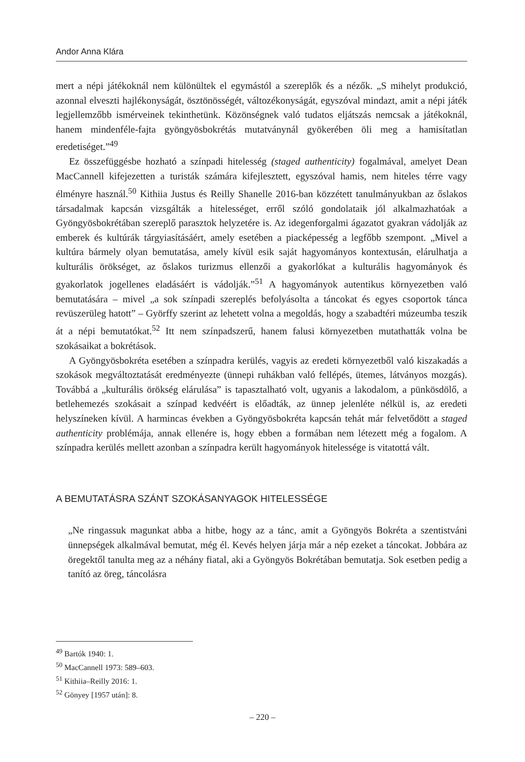Andor Anna Klára
mert a népi játékoknál nem különültek el egymástól a szereplők és a nézők. „S mihelyt produkció, azonnal elveszti hajlékonyságát, ösztönösségét, változékonyságát, egyszóval mindazt, amit a népi játék legjellemzőbb ismérveinek tekinthetünk. Közönségnek való tudatos eljátszás nemcsak a játékoknál, hanem mindenféle-fajta gyöngyösbokrétás mutatványnál gyökerében öli meg a hamisítatlan eredetiséget.”<sup>49</sup>
Ez összefüggésbe hozható a színpadi hitelesség (staged authenticity) fogalmával, amelyet Dean MacCannell kifejezetten a turisták számára kifejlesztett, egyszóval hamis, nem hiteles térre vagy élményre használ.<sup>50</sup> Kithiia Justus és Reilly Shanelle 2016-ban közzétett tanulmányukban az őslakos társadalmak kapcsán vizsgálták a hitelességet, erről szóló gondolataik jól alkalmazhatóak a Gyöngyösbokrétában szereplő parasztok helyzetére is. Az idegenforgalmi ágazatot gyakran vádolják az emberek és kultúrák tárgyiasításáért, amely esetében a piacképesség a legfőbb szempont. „Mivel a kultúra bármely olyan bemutatása, amely kívül esik saját hagyományos kontextusán, elárulhatja a kulturális örökséget, az őslakos turizmus ellenzői a gyakorlókat a kulturális hagyományok és gyakorlatok jogellenes eladásáért is vádolják.”<sup>51</sup> A hagyományok autentikus környezetben való bemutatására – mivel „a sok színpadi szereplés befolyásolta a táncokat és egyes csoportok tánca revüszerüleg hatott” – Györffy szerint az lehetett volna a megoldás, hogy a szabadtéri múzeumba teszik át a népi bemutatókat.<sup>52</sup> Itt nem színpadszerű, hanem falusi környezetben mutathatták volna be szokásaikat a bokrétások.
A Gyöngyösbokréta esetében a színpadra kerülés, vagyis az eredeti környezetből való kiszakadás a szokások megváltoztatását eredményezte (ünnepi ruhákban való fellépés, ütemes, látványos mozgás). Továbbá a „kulturális örökség elárulása” is tapasztalható volt, ugyanis a lakodalom, a pünkösdölő, a betlehemezés szokásait a színpad kedvéért is előadták, az ünnep jelenléte nélkül is, az eredeti helyszíneken kívül. A harmincas években a Gyöngyösbokréta kapcsán tehát már felvetődött a staged authenticity problémája, annak ellenére is, hogy ebben a formában nem létezett még a fogalom. A színpadra kerülés mellett azonban a színpadra került hagyományok hitelessége is vitatottá vált.
A BEMUTATÁSRA SZÁNT SZOKÁSANYAGOK HITELESSÉGE
„Ne ringassuk magunkat abba a hitbe, hogy az a tánc, amit a Gyöngyös Bokréta a szentistváni ünnepségek alkalmával bemutat, még él. Kevés helyen járja már a nép ezeket a táncokat. Jobbára az öregektől tanulta meg az a néhány fiatal, aki a Gyöngyös Bokrétában bemutatja. Sok esetben pedig a tanító az öreg, táncolásra
<sup>49</sup> Bartók 1940: 1.
<sup>50</sup> MacCannell 1973: 589–603.
<sup>51</sup> Kithiia–Reilly 2016: 1.
<sup>52</sup> Gönyey [1957 után]: 8.
– 220 –